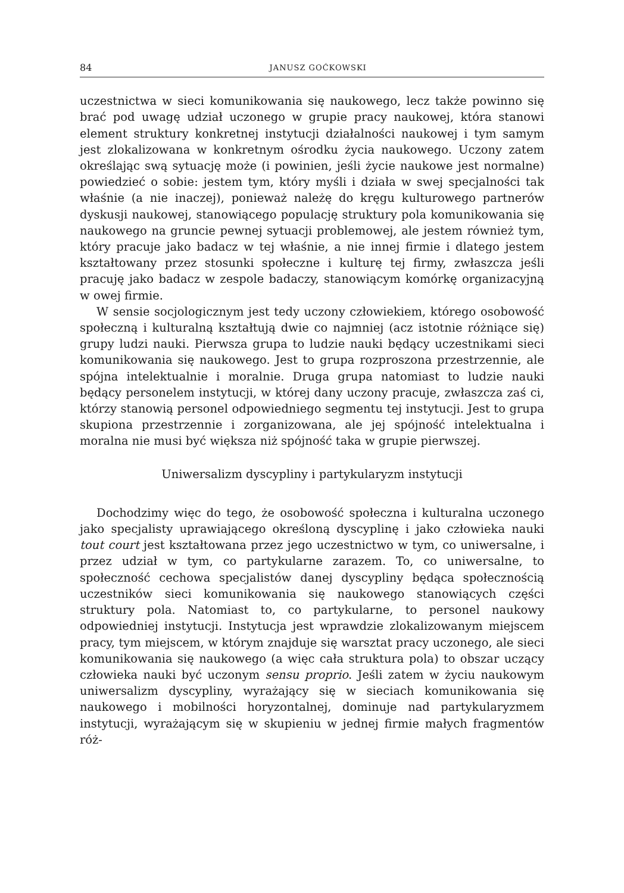84 JANUSZ GOĆKOWSKI
uczestnictwa w sieci komunikowania się naukowego, lecz także powinno się brać pod uwagę udział uczonego w grupie pracy naukowej, która stanowi element struktury konkretnej instytucji działalności naukowej i tym samym jest zlokalizowana w konkretnym ośrodku życia naukowego. Uczony zatem określając swą sytuację może (i powinien, jeśli życie naukowe jest normalne) powiedzieć o sobie: jestem tym, który myśli i działa w swej specjalności tak właśnie (a nie inaczej), ponieważ należę do kręgu kulturowego partnerów dyskusji naukowej, stanowiącego populację struktury pola komunikowania się naukowego na gruncie pewnej sytuacji problemowej, ale jestem również tym, który pracuje jako badacz w tej właśnie, a nie innej firmie i dlatego jestem kształtowany przez stosunki społeczne i kulturę tej firmy, zwłaszcza jeśli pracuję jako badacz w zespole badaczy, stanowiącym komórkę organizacyjną w owej firmie.
W sensie socjologicznym jest tedy uczony człowiekiem, którego osobowość społeczną i kulturalną kształtują dwie co najmniej (acz istotnie różniące się) grupy ludzi nauki. Pierwsza grupa to ludzie nauki będący uczestnikami sieci komunikowania się naukowego. Jest to grupa rozproszona przestrzennie, ale spójna intelektualnie i moralnie. Druga grupa natomiast to ludzie nauki będący personelem instytucji, w której dany uczony pracuje, zwłaszcza zaś ci, którzy stanowią personel odpowiedniego segmentu tej instytucji. Jest to grupa skupiona przestrzennie i zorganizowana, ale jej spójność intelektualna i moralna nie musi być większa niż spójność taka w grupie pierwszej.
Uniwersalizm dyscypliny i partykularyzm instytucji
Dochodzimy więc do tego, że osobowość społeczna i kulturalna uczonego jako specjalisty uprawiającego określoną dyscyplinę i jako człowieka nauki tout court jest kształtowana przez jego uczestnictwo w tym, co uniwersalne, i przez udział w tym, co partykularne zarazem. To, co uniwersalne, to społeczność cechowa specjalistów danej dyscypliny będąca społecznością uczestników sieci komunikowania się naukowego stanowiących części struktury pola. Natomiast to, co partykularne, to personel naukowy odpowiedniej instytucji. Instytucja jest wprawdzie zlokalizowanym miejscem pracy, tym miejscem, w którym znajduje się warsztat pracy uczonego, ale sieci komunikowania się naukowego (a więc cała struktura pola) to obszar uczący człowieka nauki być uczonym sensu proprio. Jeśli zatem w życiu naukowym uniwersalizm dyscypliny, wyrażający się w sieciach komunikowania się naukowego i mobilności horyzontalnej, dominuje nad partykularyzmem instytucji, wyrażającym się w skupieniu w jednej firmie małych fragmentów róż-